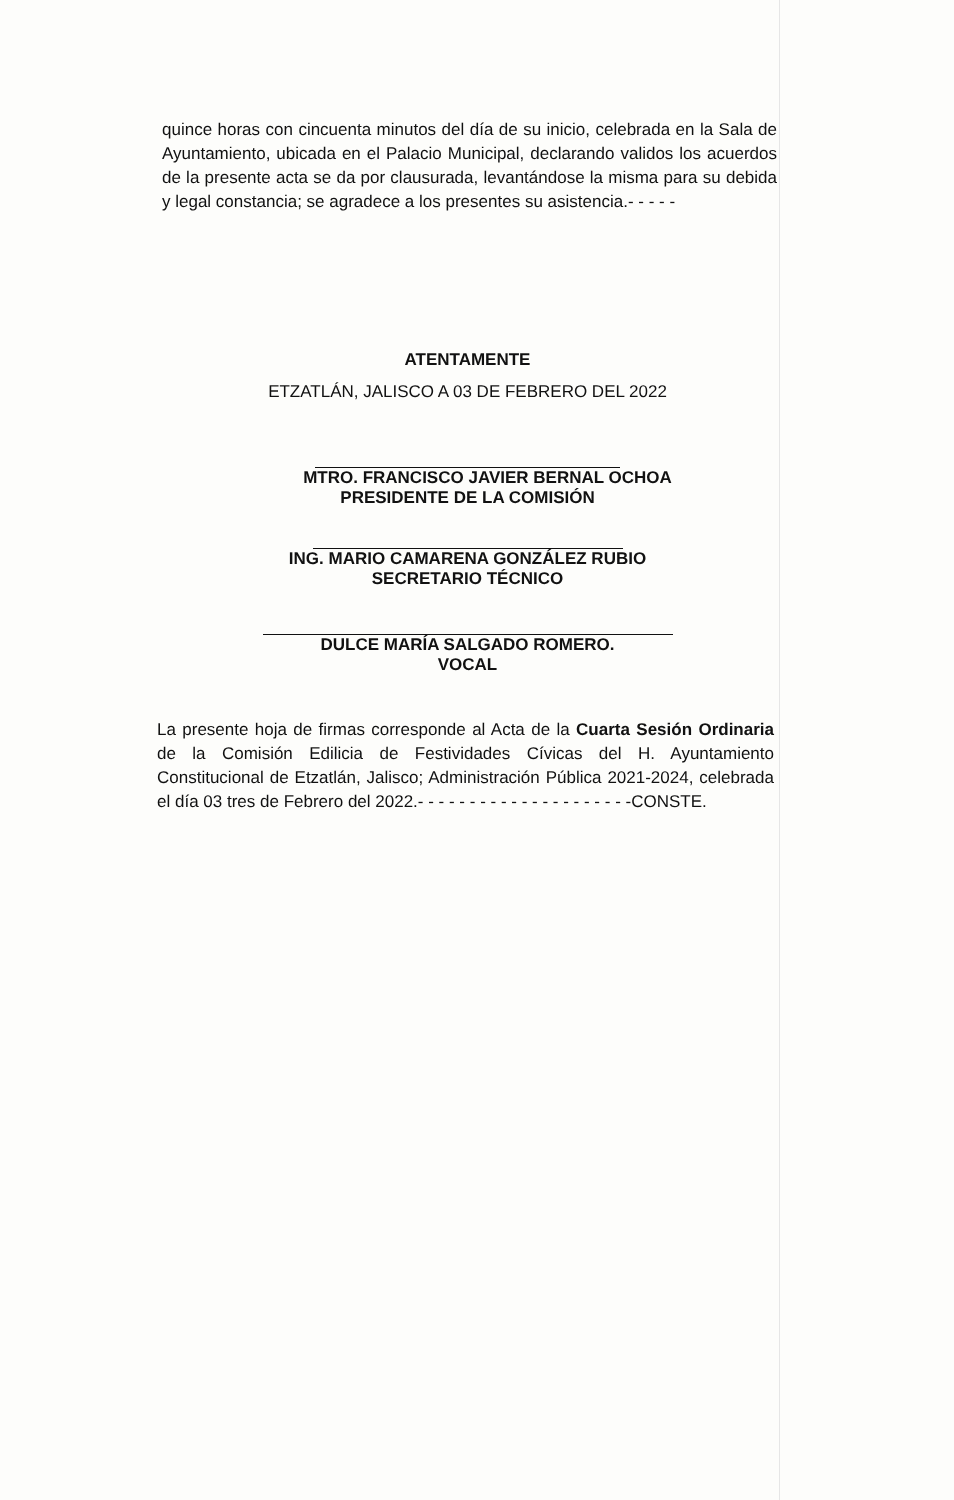quince horas con cincuenta minutos del día de su inicio, celebrada en la Sala de Ayuntamiento, ubicada en el Palacio Municipal, declarando validos los acuerdos de la presente acta se da por clausurada, levantándose la misma para su debida y legal constancia; se agradece a los presentes su asistencia.- - - - -
ATENTAMENTE
ETZATLÁN, JALISCO A 03 DE FEBRERO DEL 2022
MTRO. FRANCISCO JAVIER BERNAL OCHOA
PRESIDENTE DE LA COMISIÓN
ING. MARIO CAMARENA GONZÁLEZ RUBIO
SECRETARIO TÉCNICO
DULCE MARÍA SALGADO ROMERO.
VOCAL
La presente hoja de firmas corresponde al Acta de la Cuarta Sesión Ordinaria de la Comisión Edilicia de Festividades Cívicas del H. Ayuntamiento Constitucional de Etzatlán, Jalisco; Administración Pública 2021-2024, celebrada el día 03 tres de Febrero del 2022.- - - - - - - - - - - - - - - - - - - - -CONSTE.